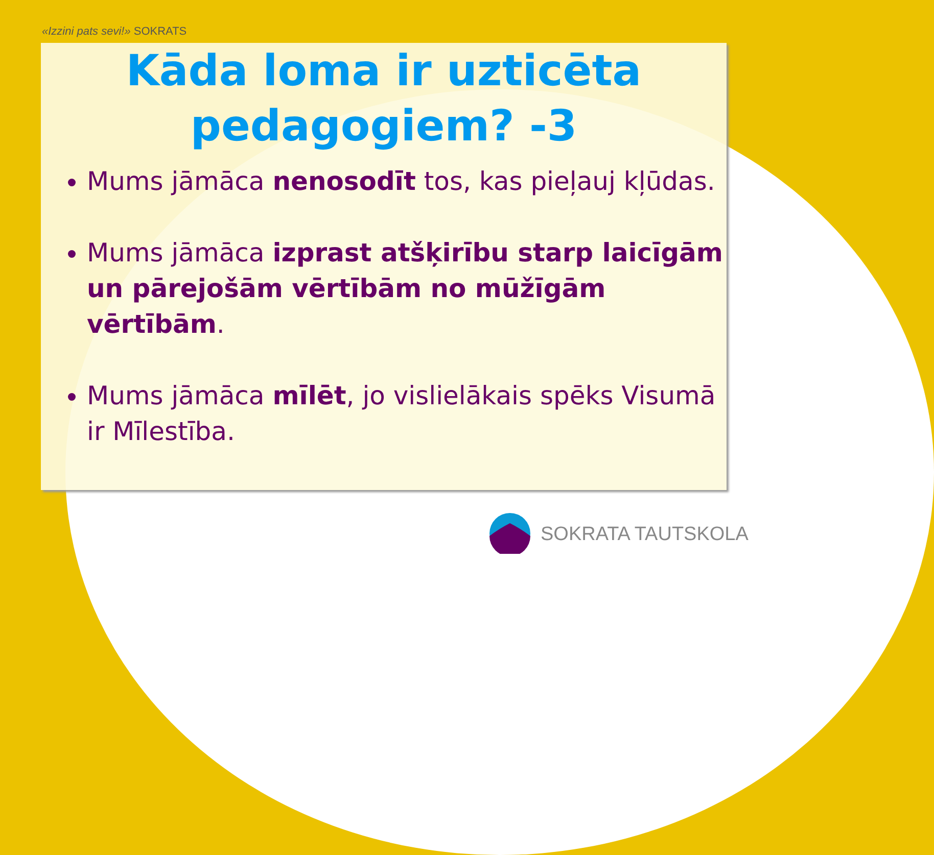«Izzini pats sevi!» SOKRATS
Kāda loma ir uzticēta pedagogiem? -3
Mums jāmāca nenosodīt tos, kas pieļauj kļūdas.
Mums jāmāca izprast atšķirību starp laicīgām un pārejošām vērtībām no mūžīgām vērtībām.
Mums jāmāca mīlēt, jo vislielākais spēks Visumā ir Mīlestība.
SOKRATA TAUTSKOLA